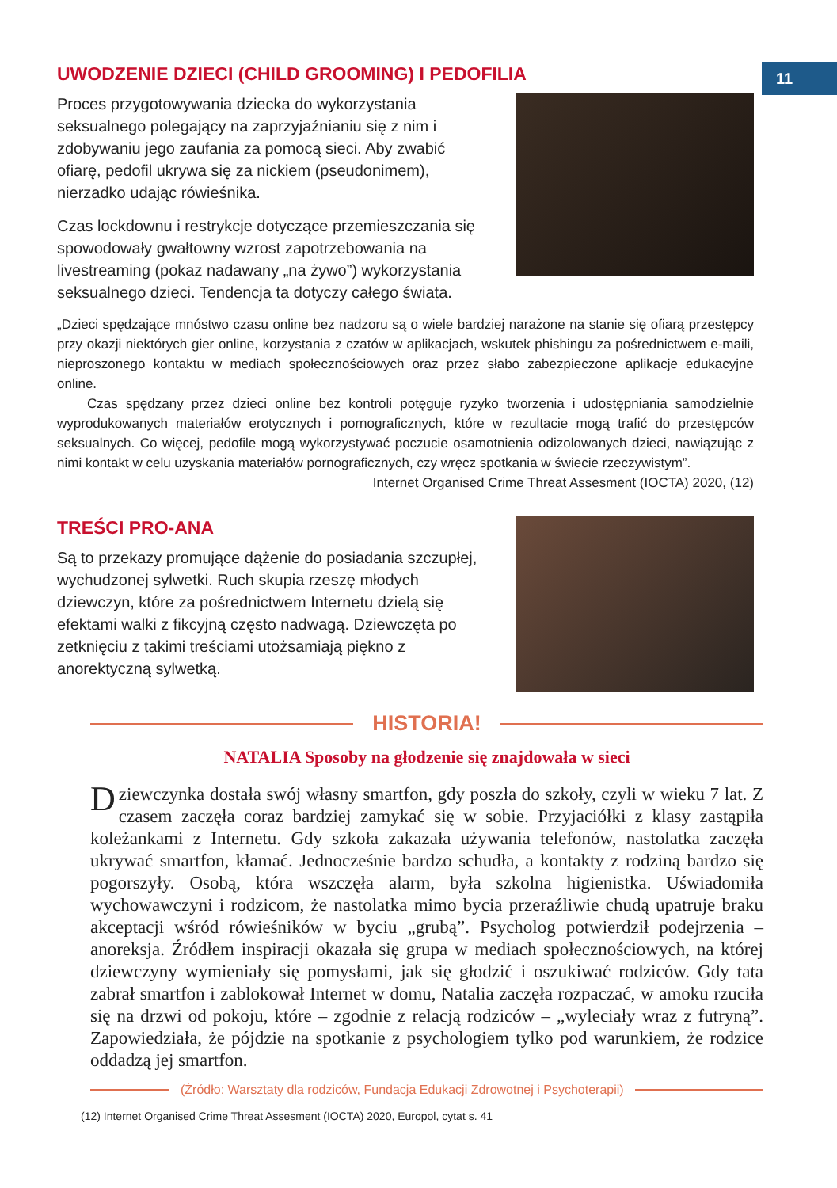11
UWODZENIE DZIECI (CHILD GROOMING) I PEDOFILIA
Proces przygotowywania dziecka do wykorzystania seksualnego polegający na zaprzyjaźnianiu się z nim i zdobywaniu jego zaufania za pomocą sieci. Aby zwabić ofiarę, pedofil ukrywa się za nickiem (pseudonimem), nierzadko udając rówieśnika.
Czas lockdownu i restrykcje dotyczące przemieszczania się spowodowały gwałtowny wzrost zapotrzebowania na livestreaming (pokaz nadawany „na żywo”) wykorzystania seksualnego dzieci. Tendencja ta dotyczy całego świata.
„Dzieci spędzające mnóstwo czasu online bez nadzoru są o wiele bardziej narażone na stanie się ofiarą przestępcy przy okazji niektórych gier online, korzystania z czatów w aplikacjach, wskutek phishingu za pośrednictwem e-maili, nieproszonego kontaktu w mediach społecznościowych oraz przez słabo zabezpieczone aplikacje edukacyjne online.
Czas spędzany przez dzieci online bez kontroli potęguje ryzyko tworzenia i udostępniania samodzielnie wyprodukowanych materiałów erotycznych i pornograficznych, które w rezultacie mogą trafić do przestępców seksualnych. Co więcej, pedofile mogą wykorzystywać poczucie osamotnienia odizolowanych dzieci, nawiązując z nimi kontakt w celu uzyskania materiałów pornograficznych, czy wręcz spotkania w świecie rzeczywistym”.
Internet Organised Crime Threat Assesment (IOCTA) 2020, (12)
TREŚCI PRO-ANA
Są to przekazy promujące dążenie do posiadania szczupłej, wychudzonej sylwetki. Ruch skupia rzeszę młodych dziewczyn, które za pośrednictwem Internetu dzielą się efektami walki z fikcyjną często nadwagą. Dziewczęta po zetknięciu z takimi treściami utożsamiają piękno z anorektyczną sylwetką.
HISTORIA!
NATALIA Sposoby na głodzenie się znajdowała w sieci
Dziewczynka dostała swój własny smartfon, gdy poszła do szkoły, czyli w wieku 7 lat. Z czasem zaczęła coraz bardziej zamykać się w sobie. Przyjaciółki z klasy zastąpiła koleżankami z Internetu. Gdy szkoła zakazała używania telefonów, nastolatka zaczęła ukrywać smartfon, kłamać. Jednocześnie bardzo schudła, a kontakty z rodziną bardzo się pogorszyły. Osobą, która wszczęła alarm, była szkolna higienistka. Uświadomiła wychowawczyni i rodzicom, że nastolatka mimo bycia przeraźliwie chudą upatruje braku akceptacji wśród rówieśników w byciu „grubą”. Psycholog potwierdził podejrzenia – anoreksja. Źródłem inspiracji okazała się grupa w mediach społecznościowych, na której dziewczyny wymieniały się pomysłami, jak się głodzić i oszukiwać rodziców. Gdy tata zabrał smartfon i zablokował Internet w domu, Natalia zaczęła rozpaczać, w amoku rzuciła się na drzwi od pokoju, które – zgodnie z relacją rodziców – „wyleciały wraz z futryną”. Zapowiedziała, że pójdzie na spotkanie z psychologiem tylko pod warunkiem, że rodzice oddadzą jej smartfon.
(Źródło: Warsztaty dla rodziców, Fundacja Edukacji Zdrowotnej i Psychoterapii)
(12) Internet Organised Crime Threat Assesment (IOCTA) 2020, Europol, cytat s. 41